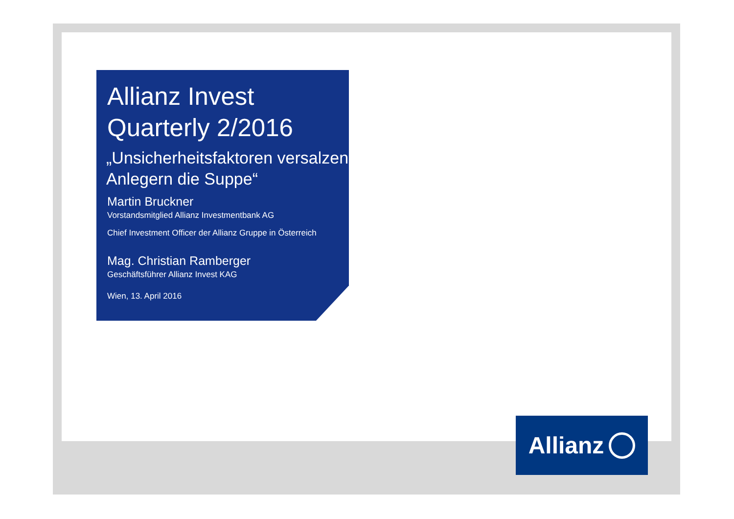Allianz Invest
Quarterly 2/2016
„Unsicherheitsfaktoren versalzen Anlegern die Suppe“
Martin Bruckner
Vorstandsmitglied Allianz Investmentbank AG
Chief Investment Officer der Allianz Gruppe in Österreich
Mag. Christian Ramberger
Geschäftsführer Allianz Invest KAG
Wien, 13. April 2016
Allianz